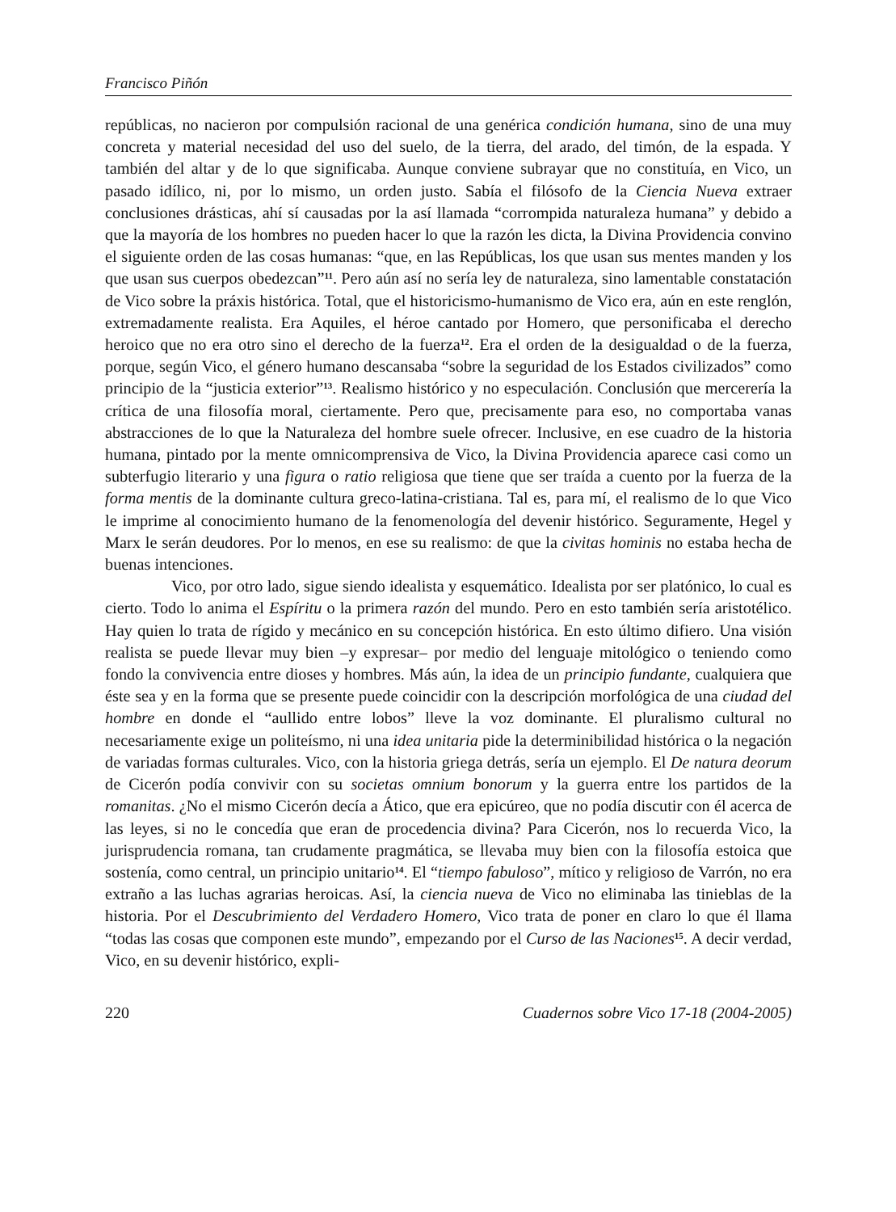Francisco Piñón
repúblicas, no nacieron por compulsión racional de una genérica condición humana, sino de una muy concreta y material necesidad del uso del suelo, de la tierra, del arado, del timón, de la espada. Y también del altar y de lo que significaba. Aunque conviene subrayar que no constituía, en Vico, un pasado idílico, ni, por lo mismo, un orden justo. Sabía el filósofo de la Ciencia Nueva extraer conclusiones drásticas, ahí sí causadas por la así llamada “corrompida naturaleza humana” y debido a que la mayoría de los hombres no pueden hacer lo que la razón les dicta, la Divina Providencia convino el siguiente orden de las cosas humanas: “que, en las Repúblicas, los que usan sus mentes manden y los que usan sus cuerpos obedezcan”<sup>11</sup>. Pero aún así no sería ley de naturaleza, sino lamentable constatación de Vico sobre la práxis histórica. Total, que el historicismo-humanismo de Vico era, aún en este renglón, extremadamente realista. Era Aquiles, el héroe cantado por Homero, que personificaba el derecho heroico que no era otro sino el derecho de la fuerza<sup>12</sup>. Era el orden de la desigualdad o de la fuerza, porque, según Vico, el género humano descansaba “sobre la seguridad de los Estados civilizados” como principio de la “justicia exterior”<sup>13</sup>. Realismo histórico y no especulación. Conclusión que mercerería la crítica de una filosofía moral, ciertamente. Pero que, precisamente para eso, no comportaba vanas abstracciones de lo que la Naturaleza del hombre suele ofrecer. Inclusive, en ese cuadro de la historia humana, pintado por la mente omnicomprensiva de Vico, la Divina Providencia aparece casi como un subterfugio literario y una figura o ratio religiosa que tiene que ser traída a cuento por la fuerza de la forma mentis de la dominante cultura greco-latina-cristiana. Tal es, para mí, el realismo de lo que Vico le imprime al conocimiento humano de la fenomenología del devenir histórico. Seguramente, Hegel y Marx le serán deudores. Por lo menos, en ese su realismo: de que la civitas hominis no estaba hecha de buenas intenciones.
Vico, por otro lado, sigue siendo idealista y esquemático. Idealista por ser platónico, lo cual es cierto. Todo lo anima el Espíritu o la primera razón del mundo. Pero en esto también sería aristotélico. Hay quien lo trata de rígido y mecánico en su concepción histórica. En esto último difiero. Una visión realista se puede llevar muy bien –y expresar– por medio del lenguaje mitológico o teniendo como fondo la convivencia entre dioses y hombres. Más aún, la idea de un principio fundante, cualquiera que éste sea y en la forma que se presente puede coincidir con la descripción morfológica de una ciudad del hombre en donde el “aullido entre lobos” lleve la voz dominante. El pluralismo cultural no necesariamente exige un politeísmo, ni una idea unitaria pide la determinibilidad histórica o la negación de variadas formas culturales. Vico, con la historia griega detrás, sería un ejemplo. El De natura deorum de Cicerón podía convivir con su societas omnium bonorum y la guerra entre los partidos de la romanitas. ¿No el mismo Cicerón decía a Ático, que era epicúreo, que no podía discutir con él acerca de las leyes, si no le concedía que eran de procedencia divina? Para Cicerón, nos lo recuerda Vico, la jurisprudencia romana, tan crudamente pragmática, se llevaba muy bien con la filosofía estoica que sostenía, como central, un principio unitario<sup>14</sup>. El “tiempo fabuloso”, mítico y religioso de Varrón, no era extraño a las luchas agrarias heroicas. Así, la ciencia nueva de Vico no eliminaba las tinieblas de la historia. Por el Descubrimiento del Verdadero Homero, Vico trata de poner en claro lo que él llama “todas las cosas que componen este mundo”, empezando por el Curso de las Naciones<sup>15</sup>. A decir verdad, Vico, en su devenir histórico, expli-
220 Cuadernos sobre Vico 17-18 (2004-2005)